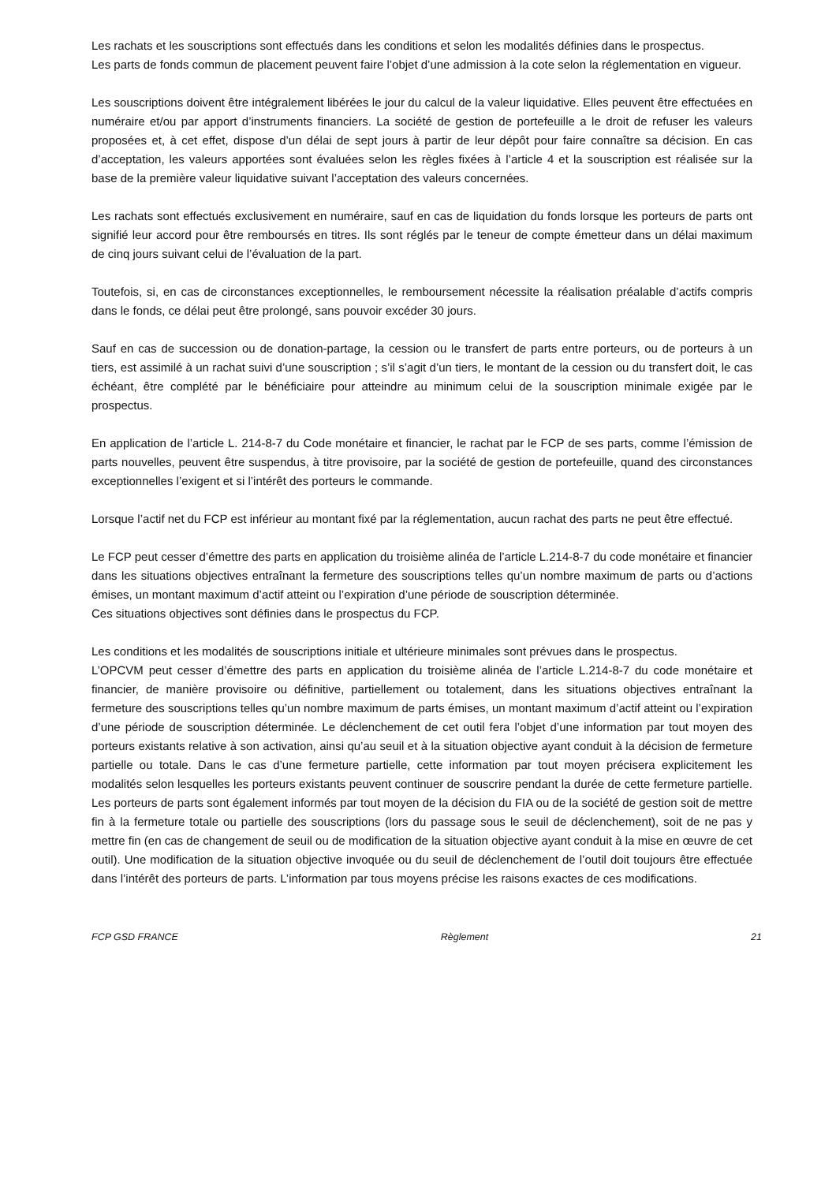Les rachats et les souscriptions sont effectués dans les conditions et selon les modalités définies dans le prospectus.
Les parts de fonds commun de placement peuvent faire l’objet d’une admission à la cote selon la réglementation en vigueur.
Les souscriptions doivent être intégralement libérées le jour du calcul de la valeur liquidative. Elles peuvent être effectuées en numéraire et/ou par apport d’instruments financiers. La société de gestion de portefeuille a le droit de refuser les valeurs proposées et, à cet effet, dispose d’un délai de sept jours à partir de leur dépôt pour faire connaître sa décision. En cas d’acceptation, les valeurs apportées sont évaluées selon les règles fixées à l’article 4 et la souscription est réalisée sur la base de la première valeur liquidative suivant l’acceptation des valeurs concernées.
Les rachats sont effectués exclusivement en numéraire, sauf en cas de liquidation du fonds lorsque les porteurs de parts ont signifié leur accord pour être remboursés en titres. Ils sont réglés par le teneur de compte émetteur dans un délai maximum de cinq jours suivant celui de l’évaluation de la part.
Toutefois, si, en cas de circonstances exceptionnelles, le remboursement nécessite la réalisation préalable d’actifs compris dans le fonds, ce délai peut être prolongé, sans pouvoir excéder 30 jours.
Sauf en cas de succession ou de donation-partage, la cession ou le transfert de parts entre porteurs, ou de porteurs à un tiers, est assimilé à un rachat suivi d’une souscription ; s’il s’agit d’un tiers, le montant de la cession ou du transfert doit, le cas échéant, être complété par le bénéficiaire pour atteindre au minimum celui de la souscription minimale exigée par le prospectus.
En application de l’article L. 214-8-7 du Code monétaire et financier, le rachat par le FCP de ses parts, comme l’émission de parts nouvelles, peuvent être suspendus, à titre provisoire, par la société de gestion de portefeuille, quand des circonstances exceptionnelles l’exigent et si l’intérêt des porteurs le commande.
Lorsque l’actif net du FCP est inférieur au montant fixé par la réglementation, aucun rachat des parts ne peut être effectué.
Le FCP peut cesser d’émettre des parts en application du troisième alinéa de l’article L.214-8-7 du code monétaire et financier dans les situations objectives entraînant la fermeture des souscriptions telles qu’un nombre maximum de parts ou d’actions émises, un montant maximum d’actif atteint ou l’expiration d’une période de souscription déterminée.
Ces situations objectives sont définies dans le prospectus du FCP.
Les conditions et les modalités de souscriptions initiale et ultérieure minimales sont prévues dans le prospectus.
L’OPCVM peut cesser d’émettre des parts en application du troisième alinéa de l’article L.214-8-7 du code monétaire et financier, de manière provisoire ou définitive, partiellement ou totalement, dans les situations objectives entraînant la fermeture des souscriptions telles qu’un nombre maximum de parts émises, un montant maximum d’actif atteint ou l’expiration d’une période de souscription déterminée. Le déclenchement de cet outil fera l’objet d’une information par tout moyen des porteurs existants relative à son activation, ainsi qu’au seuil et à la situation objective ayant conduit à la décision de fermeture partielle ou totale. Dans le cas d’une fermeture partielle, cette information par tout moyen précisera explicitement les modalités selon lesquelles les porteurs existants peuvent continuer de souscrire pendant la durée de cette fermeture partielle. Les porteurs de parts sont également informés par tout moyen de la décision du FIA ou de la société de gestion soit de mettre fin à la fermeture totale ou partielle des souscriptions (lors du passage sous le seuil de déclenchement), soit de ne pas y mettre fin (en cas de changement de seuil ou de modification de la situation objective ayant conduit à la mise en œuvre de cet outil). Une modification de la situation objective invoquée ou du seuil de déclenchement de l’outil doit toujours être effectuée dans l’intérêt des porteurs de parts. L’information par tous moyens précise les raisons exactes de ces modifications.
FCP GSD FRANCE Règlement 21